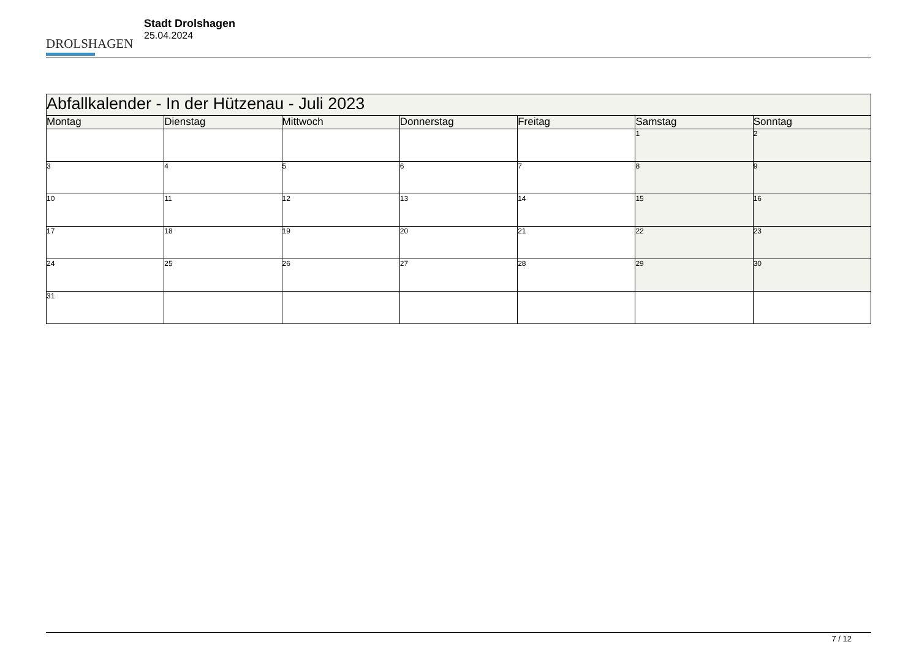DROLSHAGEN
Stadt Drolshagen
25.04.2024
| Abfallkalender - In der Hützenau - Juli 2023 | | | | | | |
| Montag | Dienstag | Mittwoch | Donnerstag | Freitag | Samstag | Sonntag |
| | | | | | 1 | 2 |
| 3 | 4 | 5 | 6 | 7 | 8 | 9 |
| 10 | 11 | 12 | 13 | 14 | 15 | 16 |
| 17 | 18 | 19 | 20 | 21 | 22 | 23 |
| 24 | 25 | 26 | 27 | 28 | 29 | 30 |
| 31 | | | | | | |
7 / 12